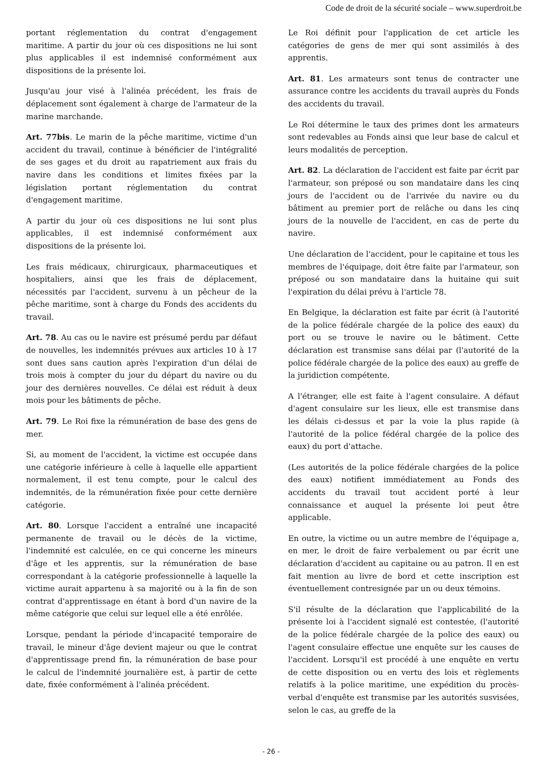Code de droit de la sécurité sociale – www.superdroit.be
portant réglementation du contrat d'engagement maritime. A partir du jour où ces dispositions ne lui sont plus applicables il est indemnisé conformément aux dispositions de la présente loi.
Jusqu'au jour visé à l'alinéa précédent, les frais de déplacement sont également à charge de l'armateur de la marine marchande.
Art. 77bis. Le marin de la pêche maritime, victime d'un accident du travail, continue à bénéficier de l'intégralité de ses gages et du droit au rapatriement aux frais du navire dans les conditions et limites fixées par la législation portant réglementation du contrat d'engagement maritime.
A partir du jour où ces dispositions ne lui sont plus applicables, il est indemnisé conformément aux dispositions de la présente loi.
Les frais médicaux, chirurgicaux, pharmaceutiques et hospitaliers, ainsi que les frais de déplacement, nécessités par l'accident, survenu à un pêcheur de la pêche maritime, sont à charge du Fonds des accidents du travail.
Art. 78. Au cas ou le navire est présumé perdu par défaut de nouvelles, les indemnités prévues aux articles 10 à 17 sont dues sans caution après l'expiration d'un délai de trois mois à compter du jour du départ du navire ou du jour des dernières nouvelles. Ce délai est réduit à deux mois pour les bâtiments de pêche.
Art. 79. Le Roi fixe la rémunération de base des gens de mer.
Si, au moment de l'accident, la victime est occupée dans une catégorie inférieure à celle à laquelle elle appartient normalement, il est tenu compte, pour le calcul des indemnités, de la rémunération fixée pour cette dernière catégorie.
Art. 80. Lorsque l'accident a entraîné une incapacité permanente de travail ou le décès de la victime, l'indemnité est calculée, en ce qui concerne les mineurs d'âge et les apprentis, sur la rémunération de base correspondant à la catégorie professionnelle à laquelle la victime aurait appartenu à sa majorité ou à la fin de son contrat d'apprentissage en étant à bord d'un navire de la même catégorie que celui sur lequel elle a été enrôlée.
Lorsque, pendant la période d'incapacité temporaire de travail, le mineur d'âge devient majeur ou que le contrat d'apprentissage prend fin, la rémunération de base pour le calcul de l'indemnité journalière est, à partir de cette date, fixée conformément à l'alinéa précédent.
Le Roi définit pour l'application de cet article les catégories de gens de mer qui sont assimilés à des apprentis.
Art. 81. Les armateurs sont tenus de contracter une assurance contre les accidents du travail auprès du Fonds des accidents du travail.
Le Roi détermine le taux des primes dont les armateurs sont redevables au Fonds ainsi que leur base de calcul et leurs modalités de perception.
Art. 82. La déclaration de l'accident est faite par écrit par l'armateur, son préposé ou son mandataire dans les cinq jours de l'accident ou de l'arrivée du navire ou du bâtiment au premier port de relâche ou dans les cinq jours de la nouvelle de l'accident, en cas de perte du navire.
Une déclaration de l'accident, pour le capitaine et tous les membres de l'équipage, doit être faite par l'armateur, son préposé ou son mandataire dans la huitaine qui suit l'expiration du délai prévu à l'article 78.
En Belgique, la déclaration est faite par écrit (à l'autorité de la police fédérale chargée de la police des eaux) du port ou se trouve le navire ou le bâtiment. Cette déclaration est transmise sans délai par (l'autorité de la police fédérale chargée de la police des eaux) au greffe de la juridiction compétente.
A l'étranger, elle est faite à l'agent consulaire. A défaut d'agent consulaire sur les lieux, elle est transmise dans les délais ci-dessus et par la voie la plus rapide (à l'autorité de la police fédéral chargée de la police des eaux) du port d'attache.
(Les autorités de la police fédérale chargées de la police des eaux) notifient immédiatement au Fonds des accidents du travail tout accident porté à leur connaissance et auquel la présente loi peut être applicable.
En outre, la victime ou un autre membre de l'équipage a, en mer, le droit de faire verbalement ou par écrit une déclaration d'accident au capitaine ou au patron. Il en est fait mention au livre de bord et cette inscription est éventuellement contresignée par un ou deux témoins.
S'il résulte de la déclaration que l'applicabilité de la présente loi à l'accident signalé est contestée, (l'autorité de la police fédérale chargée de la police des eaux) ou l'agent consulaire effectue une enquête sur les causes de l'accident. Lorsqu'il est procédé à une enquête en vertu de cette disposition ou en vertu des lois et règlements relatifs à la police maritime, une expédition du procès-verbal d'enquête est transmise par les autorités susvisées, selon le cas, au greffe de la
- 26 -